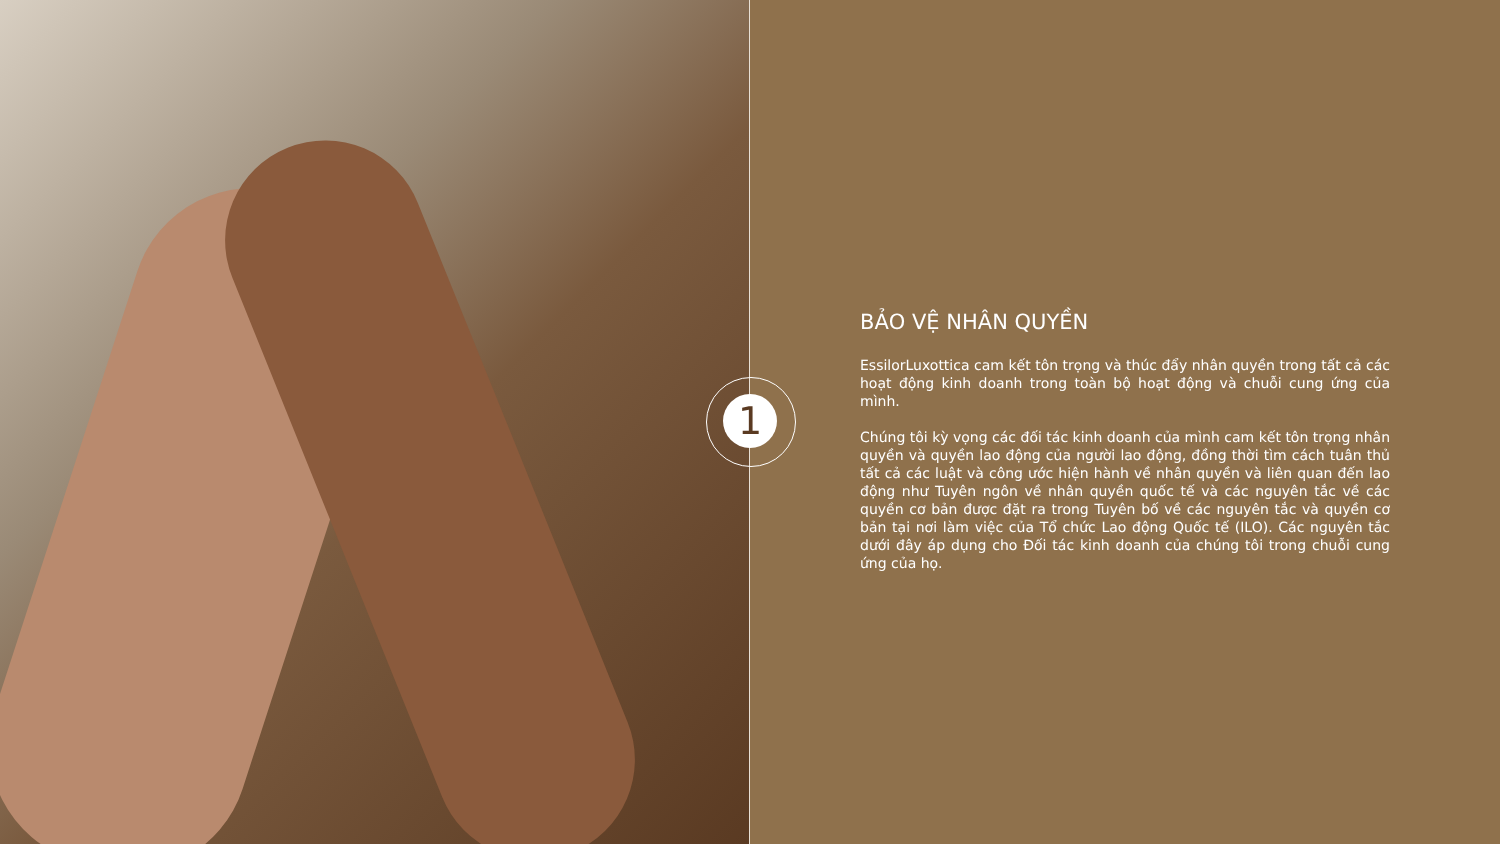BẢO VỆ NHÂN QUYỀN
EssilorLuxottica cam kết tôn trọng và thúc đẩy nhân quyền trong tất cả các hoạt động kinh doanh trong toàn bộ hoạt động và chuỗi cung ứng của mình.
Chúng tôi kỳ vọng các đối tác kinh doanh của mình cam kết tôn trọng nhân quyền và quyền lao động của người lao động, đồng thời tìm cách tuân thủ tất cả các luật và công ước hiện hành về nhân quyền và liên quan đến lao động như Tuyên ngôn về nhân quyền quốc tế và các nguyên tắc về các quyền cơ bản được đặt ra trong Tuyên bố về các nguyên tắc và quyền cơ bản tại nơi làm việc của Tổ chức Lao động Quốc tế (ILO). Các nguyên tắc dưới đây áp dụng cho Đối tác kinh doanh của chúng tôi trong chuỗi cung ứng của họ.
1